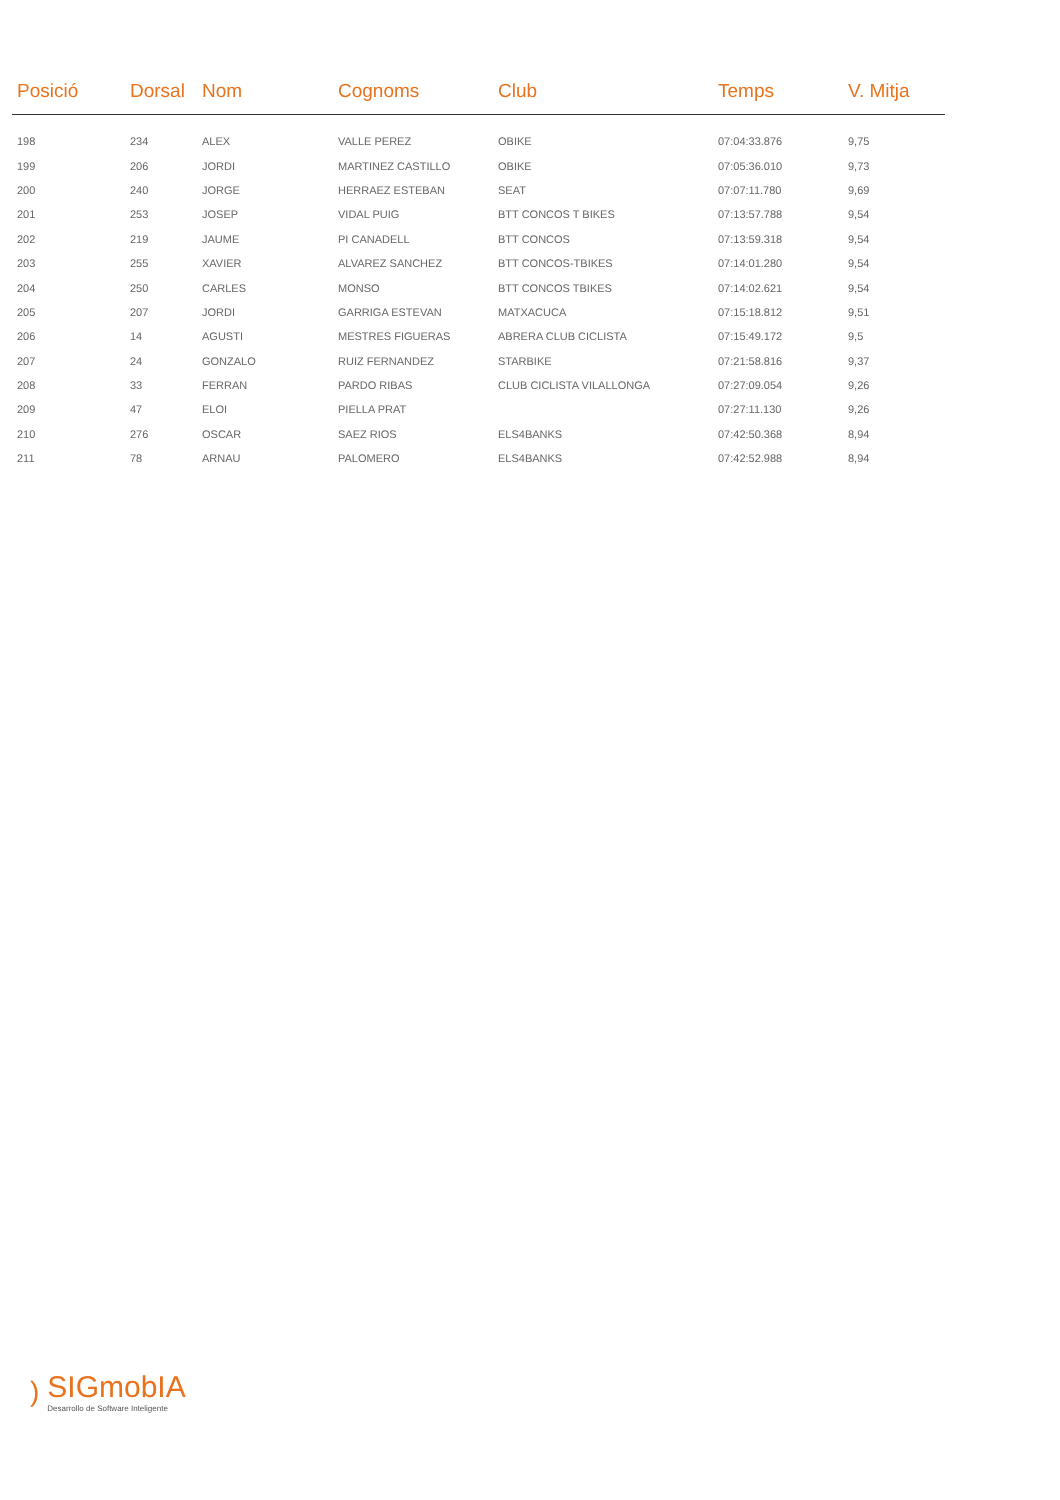| Posició | Dorsal | Nom | Cognoms | Club | Temps | V. Mitja |
| --- | --- | --- | --- | --- | --- | --- |
| 198 | 234 | ALEX | VALLE PEREZ | OBIKE | 07:04:33.876 | 9,75 |
| 199 | 206 | JORDI | MARTINEZ CASTILLO | OBIKE | 07:05:36.010 | 9,73 |
| 200 | 240 | JORGE | HERRAEZ ESTEBAN | SEAT | 07:07:11.780 | 9,69 |
| 201 | 253 | JOSEP | VIDAL PUIG | BTT CONCOS T BIKES | 07:13:57.788 | 9,54 |
| 202 | 219 | JAUME | PI CANADELL | BTT CONCOS | 07:13:59.318 | 9,54 |
| 203 | 255 | XAVIER | ALVAREZ SANCHEZ | BTT CONCOS-TBIKES | 07:14:01.280 | 9,54 |
| 204 | 250 | CARLES | MONSO | BTT CONCOS TBIKES | 07:14:02.621 | 9,54 |
| 205 | 207 | JORDI | GARRIGA ESTEVAN | MATXACUCA | 07:15:18.812 | 9,51 |
| 206 | 14 | AGUSTI | MESTRES FIGUERAS | ABRERA CLUB CICLISTA | 07:15:49.172 | 9,5 |
| 207 | 24 | GONZALO | RUIZ FERNANDEZ | STARBIKE | 07:21:58.816 | 9,37 |
| 208 | 33 | FERRAN | PARDO RIBAS | CLUB CICLISTA VILALLONGA | 07:27:09.054 | 9,26 |
| 209 | 47 | ELOI | PIELLA PRAT | | 07:27:11.130 | 9,26 |
| 210 | 276 | OSCAR | SAEZ RIOS | ELS4BANKS | 07:42:50.368 | 8,94 |
| 211 | 78 | ARNAU | PALOMERO | ELS4BANKS | 07:42:52.988 | 8,94 |
)
SIGmobIA
Desarrollo de Software Inteligente